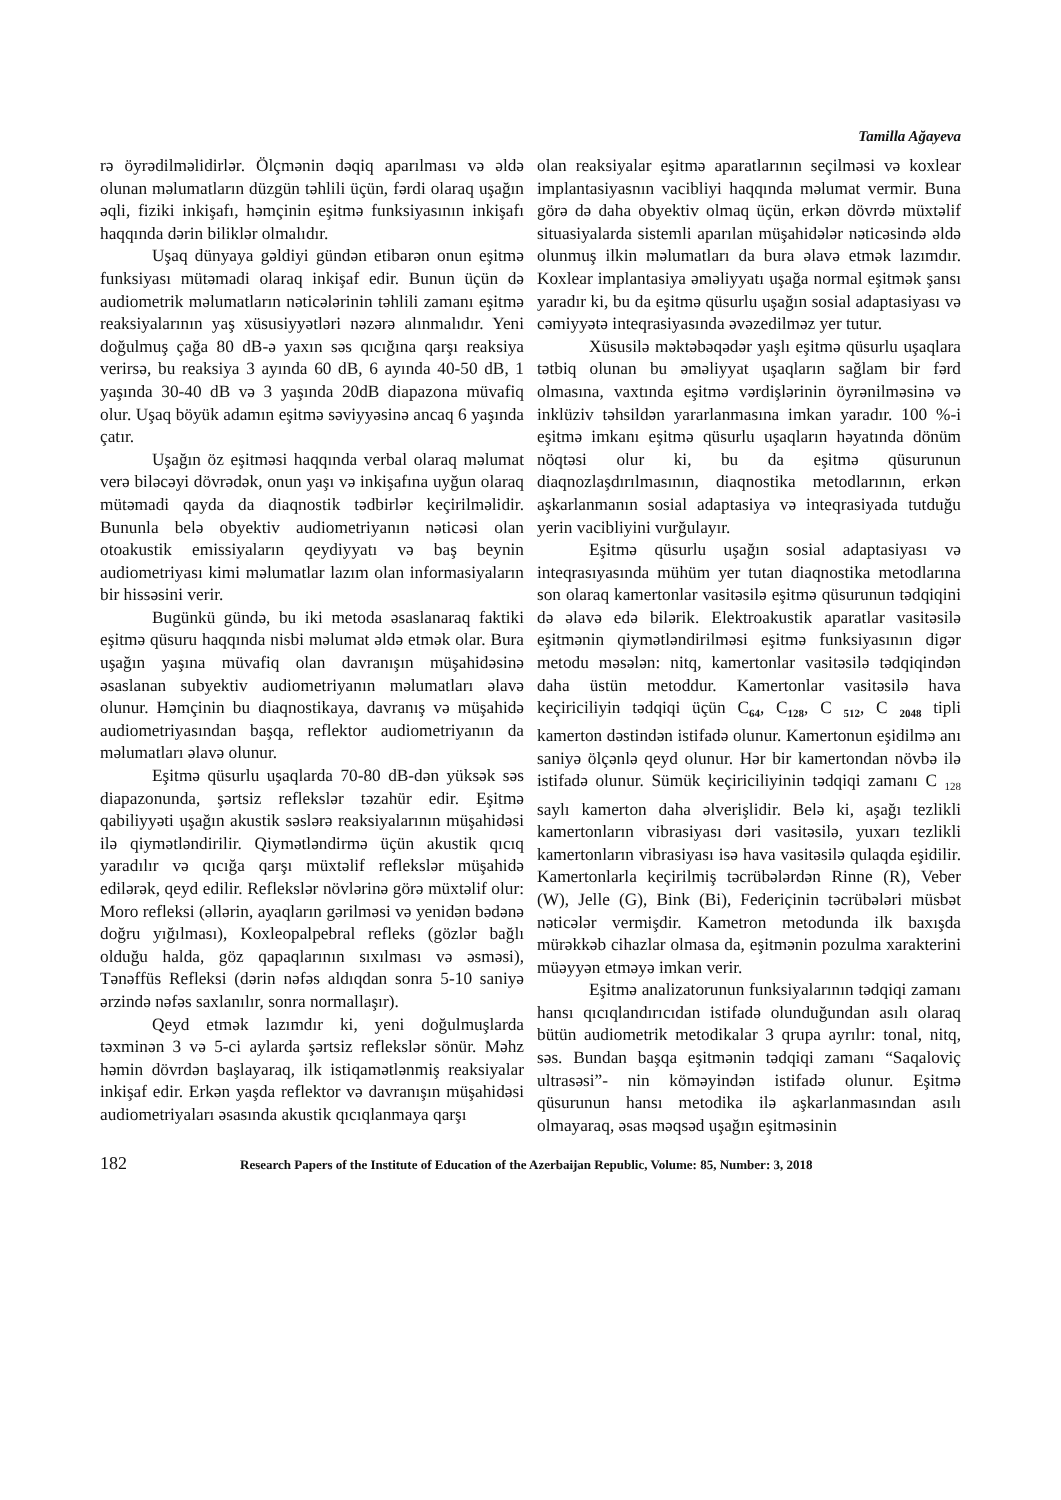Tamilla Ağayeva
rə öyrədilməlidirlər. Ölçmənin dəqiq aparılması və əldə olunan məlumatların düzgün təhlili üçün, fərdi olaraq uşağın əqli, fiziki inkişafı, həmçinin eşitmə funksiyasının inkişafı haqqında dərin biliklər olmalıdır.
Uşaq dünyaya gəldiyi gündən etibarən onun eşitmə funksiyası mütəmadi olaraq inkişaf edir. Bunun üçün də audiometrik məlumatların nəticələrinin təhlili zamanı eşitmə reaksiyalarının yaş xüsusiyyətləri nəzərə alınmalıdır. Yeni doğulmuş çağa 80 dB-ə yaxın səs qıcığına qarşı reaksiya verirsə, bu reaksiya 3 ayında 60 dB, 6 ayında 40-50 dB, 1 yaşında 30-40 dB və 3 yaşında 20dB diapazona müvafiq olur. Uşaq böyük adamın eşitmə səviyyəsinə ancaq 6 yaşında çatır.
Uşağın öz eşitməsi haqqında verbal olaraq məlumat verə biləcəyi dövrədək, onun yaşı və inkişafına uyğun olaraq mütəmadi qayda da diaqnostik tədbirlər keçirilməlidir. Bununla belə obyektiv audiometriyanın nəticəsi olan otoakustik emissiyaların qeydiyyatı və baş beynin audiometriyası kimi məlumatlar lazım olan informasiyaların bir hissəsini verir.
Bugünkü gündə, bu iki metoda əsaslanaraq faktiki eşitmə qüsuru haqqında nisbi məlumat əldə etmək olar. Bura uşağın yaşına müvafiq olan davranışın müşahidəsinə əsaslanan subyektiv audiometriyanın məlumatları əlavə olunur. Həmçinin bu diaqnostikaya, davranış və müşahidə audiometriyasından başqa, reflektor audiometriyanın da məlumatları əlavə olunur.
Eşitmə qüsurlu uşaqlarda 70-80 dB-dən yüksək səs diapazonunda, şərtsiz reflekslər təzahür edir. Eşitmə qabiliyyəti uşağın akustik səslərə reaksiyalarının müşahidəsi ilə qiymətləndirilir. Qiymətləndirmə üçün akustik qıcıq yaradılır və qıcığa qarşı müxtəlif reflekslər müşahidə edilərək, qeyd edilir. Reflekslər növlərinə görə müxtəlif olur: Moro refleksi (əllərin, ayaqların gərilməsi və yenidən bədənə doğru yığılması), Koxleopalpebral refleks (gözlər bağlı olduğu halda, göz qapaqlarının sıxılması və əsməsi), Tənəffüs Refleksi (dərin nəfəs aldıqdan sonra 5-10 saniyə ərzində nəfəs saxlanılır, sonra normallaşır).
Qeyd etmək lazımdır ki, yeni doğulmuşlarda təxminən 3 və 5-ci aylarda şərtsiz reflekslər sönür. Məhz həmin dövrdən başlayaraq, ilk istiqamətlənmiş reaksiyalar inkişaf edir. Erkən yaşda reflektor və davranışın müşahidəsi audiometriyaları əsasında akustik qıcıqlanmaya qarşı
olan reaksiyalar eşitmə aparatlarının seçilməsi və koxlear implantasiyasnın vacibliyi haqqında məlumat vermir. Buna görə də daha obyektiv olmaq üçün, erkən dövrdə müxtəlif situasiyalarda sistemli aparılan müşahidələr nəticəsində əldə olunmuş ilkin məlumatları da bura əlavə etmək lazımdır. Koxlear implantasiya əməliyyatı uşağa normal eşitmək şansı yaradır ki, bu da eşitmə qüsurlu uşağın sosial adaptasiyası və cəmiyyətə inteqrasiyasında əvəzedilməz yer tutur.
Xüsusilə məktəbəqədər yaşlı eşitmə qüsurlu uşaqlara tətbiq olunan bu əməliyyat uşaqların sağlam bir fərd olmasına, vaxtında eşitmə vərdişlərinin öyrənilməsinə və inklüziv təhsildən yararlanmasına imkan yaradır. 100 %-i eşitmə imkanı eşitmə qüsurlu uşaqların həyatında dönüm nöqtəsi olur ki, bu da eşitmə qüsurunun diaqnozlaşdırılmasının, diaqnostika metodlarının, erkən aşkarlanmanın sosial adaptasiya və inteqrasiyada tutduğu yerin vacibliyini vurğulayır.
Eşitmə qüsurlu uşağın sosial adaptasiyası və inteqrasıyasında mühüm yer tutan diaqnostika metodlarına son olaraq kamertonlar vasitəsilə eşitmə qüsurunun tədqiqini də əlavə edə bilərik. Elektroakustik aparatlar vasitəsilə eşitmənin qiymətləndirilməsi eşitmə funksiyasının digər metodu məsələn: nitq, kamertonlar vasitəsilə tədqiqindən daha üstün metoddur. Kamertonlar vasitəsilə hava keçiriciliyin tədqiqi üçün C<sub>64</sub>, C<sub>128</sub>, C <sub>512</sub>, C <sub>2048</sub> tipli kamerton dəstindən istifadə olunur. Kamertonun eşidilmə anı saniyə ölçənlə qeyd olunur. Hər bir kamertondan növbə ilə istifadə olunur. Sümük keçiriciliyinin tədqiqi zamanı C <sub>128</sub> saylı kamerton daha əlverişlidir. Belə ki, aşağı tezlikli kamertonların vibrasiyası dəri vasitəsilə, yuxarı tezlikli kamertonların vibrasiyası isə hava vasitəsilə qulaqda eşidilir. Kamertonlarla keçirilmiş təcrübələrdən Rinne (R), Veber (W), Jelle (G), Bink (Bi), Federiçinin təcrübələri müsbət nəticələr vermişdir. Kametron metodunda ilk baxışda mürəkkəb cihazlar olmasa da, eşitmənin pozulma xarakterini müəyyən etməyə imkan verir.
Eşitmə analizatorunun funksiyalarının tədqiqi zamanı hansı qıcıqlandırıcıdan istifadə olunduğundan asılı olaraq bütün audiometrik metodikalar 3 qrupa ayrılır: tonal, nitq, səs. Bundan başqa eşitmənin tədqiqi zamanı “Saqaloviç ultrasəsi”- nin köməyindən istifadə olunur. Eşitmə qüsurunun hansı metodika ilə aşkarlanmasından asılı olmayaraq, əsas məqsəd uşağın eşitməsinin
182 Research Papers of the Institute of Education of the Azerbaijan Republic, Volume: 85, Number: 3, 2018